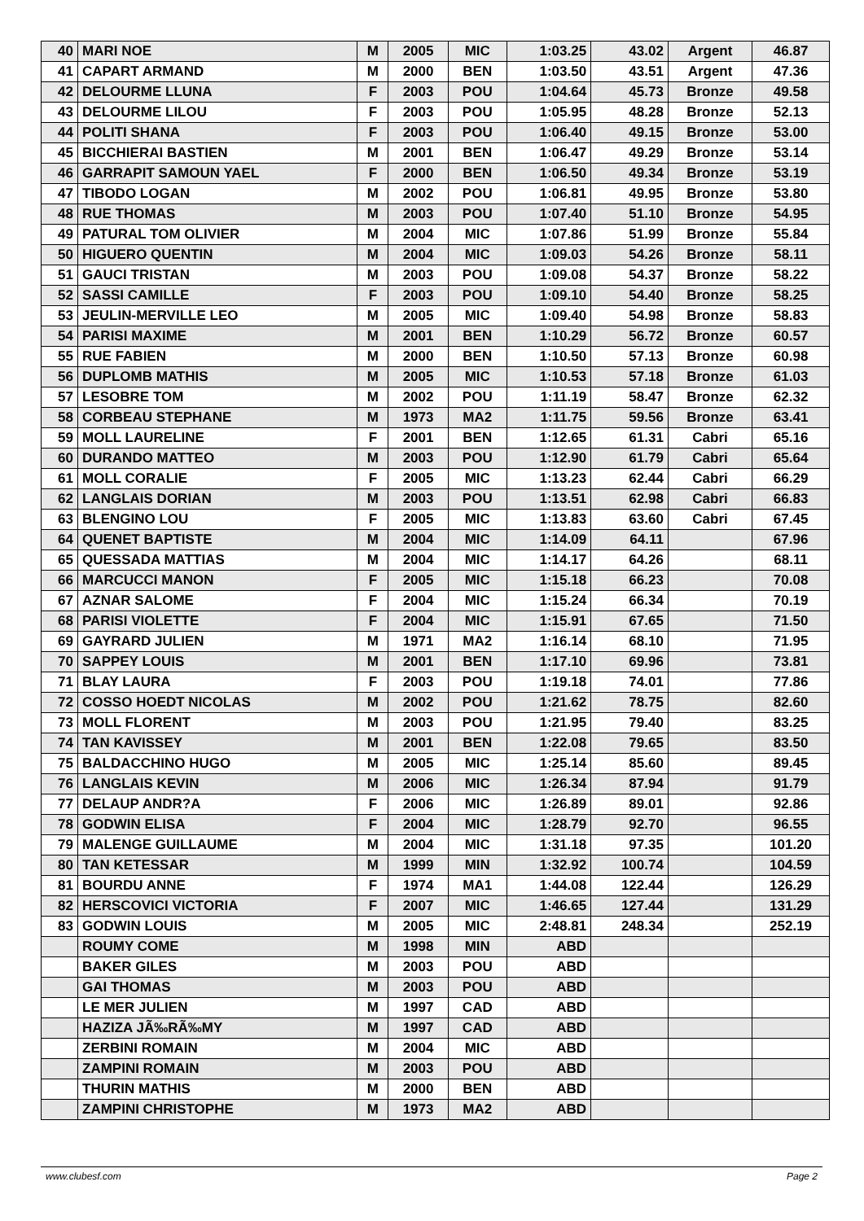| 40 | MARI NOE | M | 2005 | MIC | 1:03.25 | 43.02 | Argent | 46.87 |
| 41 | CAPART ARMAND | M | 2000 | BEN | 1:03.50 | 43.51 | Argent | 47.36 |
| 42 | DELOURME LLUNA | F | 2003 | POU | 1:04.64 | 45.73 | Bronze | 49.58 |
| 43 | DELOURME LILOU | F | 2003 | POU | 1:05.95 | 48.28 | Bronze | 52.13 |
| 44 | POLITI SHANA | F | 2003 | POU | 1:06.40 | 49.15 | Bronze | 53.00 |
| 45 | BICCHIERAI BASTIEN | M | 2001 | BEN | 1:06.47 | 49.29 | Bronze | 53.14 |
| 46 | GARRAPIT SAMOUN YAEL | F | 2000 | BEN | 1:06.50 | 49.34 | Bronze | 53.19 |
| 47 | TIBODO LOGAN | M | 2002 | POU | 1:06.81 | 49.95 | Bronze | 53.80 |
| 48 | RUE THOMAS | M | 2003 | POU | 1:07.40 | 51.10 | Bronze | 54.95 |
| 49 | PATURAL TOM OLIVIER | M | 2004 | MIC | 1:07.86 | 51.99 | Bronze | 55.84 |
| 50 | HIGUERO QUENTIN | M | 2004 | MIC | 1:09.03 | 54.26 | Bronze | 58.11 |
| 51 | GAUCI TRISTAN | M | 2003 | POU | 1:09.08 | 54.37 | Bronze | 58.22 |
| 52 | SASSI CAMILLE | F | 2003 | POU | 1:09.10 | 54.40 | Bronze | 58.25 |
| 53 | JEULIN-MERVILLE LEO | M | 2005 | MIC | 1:09.40 | 54.98 | Bronze | 58.83 |
| 54 | PARISI MAXIME | M | 2001 | BEN | 1:10.29 | 56.72 | Bronze | 60.57 |
| 55 | RUE FABIEN | M | 2000 | BEN | 1:10.50 | 57.13 | Bronze | 60.98 |
| 56 | DUPLOMB MATHIS | M | 2005 | MIC | 1:10.53 | 57.18 | Bronze | 61.03 |
| 57 | LESOBRE TOM | M | 2002 | POU | 1:11.19 | 58.47 | Bronze | 62.32 |
| 58 | CORBEAU STEPHANE | M | 1973 | MA2 | 1:11.75 | 59.56 | Bronze | 63.41 |
| 59 | MOLL LAURELINE | F | 2001 | BEN | 1:12.65 | 61.31 | Cabri | 65.16 |
| 60 | DURANDO MATTEO | M | 2003 | POU | 1:12.90 | 61.79 | Cabri | 65.64 |
| 61 | MOLL CORALIE | F | 2005 | MIC | 1:13.23 | 62.44 | Cabri | 66.29 |
| 62 | LANGLAIS DORIAN | M | 2003 | POU | 1:13.51 | 62.98 | Cabri | 66.83 |
| 63 | BLENGINO LOU | F | 2005 | MIC | 1:13.83 | 63.60 | Cabri | 67.45 |
| 64 | QUENET BAPTISTE | M | 2004 | MIC | 1:14.09 | 64.11 | | 67.96 |
| 65 | QUESSADA MATTIAS | M | 2004 | MIC | 1:14.17 | 64.26 | | 68.11 |
| 66 | MARCUCCI MANON | F | 2005 | MIC | 1:15.18 | 66.23 | | 70.08 |
| 67 | AZNAR SALOME | F | 2004 | MIC | 1:15.24 | 66.34 | | 70.19 |
| 68 | PARISI VIOLETTE | F | 2004 | MIC | 1:15.91 | 67.65 | | 71.50 |
| 69 | GAYRARD JULIEN | M | 1971 | MA2 | 1:16.14 | 68.10 | | 71.95 |
| 70 | SAPPEY LOUIS | M | 2001 | BEN | 1:17.10 | 69.96 | | 73.81 |
| 71 | BLAY LAURA | F | 2003 | POU | 1:19.18 | 74.01 | | 77.86 |
| 72 | COSSO HOEDT NICOLAS | M | 2002 | POU | 1:21.62 | 78.75 | | 82.60 |
| 73 | MOLL FLORENT | M | 2003 | POU | 1:21.95 | 79.40 | | 83.25 |
| 74 | TAN KAVISSEY | M | 2001 | BEN | 1:22.08 | 79.65 | | 83.50 |
| 75 | BALDACCHINO HUGO | M | 2005 | MIC | 1:25.14 | 85.60 | | 89.45 |
| 76 | LANGLAIS KEVIN | M | 2006 | MIC | 1:26.34 | 87.94 | | 91.79 |
| 77 | DELAUP ANDR?A | F | 2006 | MIC | 1:26.89 | 89.01 | | 92.86 |
| 78 | GODWIN ELISA | F | 2004 | MIC | 1:28.79 | 92.70 | | 96.55 |
| 79 | MALENGE GUILLAUME | M | 2004 | MIC | 1:31.18 | 97.35 | | 101.20 |
| 80 | TAN KETESSAR | M | 1999 | MIN | 1:32.92 | 100.74 | | 104.59 |
| 81 | BOURDU ANNE | F | 1974 | MA1 | 1:44.08 | 122.44 | | 126.29 |
| 82 | HERSCOVICI VICTORIA | F | 2007 | MIC | 1:46.65 | 127.44 | | 131.29 |
| 83 | GODWIN LOUIS | M | 2005 | MIC | 2:48.81 | 248.34 | | 252.19 |
| | ROUMY COME | M | 1998 | MIN | ABD | | | |
| | BAKER GILES | M | 2003 | POU | ABD | | | |
| | GAI THOMAS | M | 2003 | POU | ABD | | | |
| | LE MER JULIEN | M | 1997 | CAD | ABD | | | |
| | HAZIZA JÃ‰RÃ‰MY | M | 1997 | CAD | ABD | | | |
| | ZERBINI ROMAIN | M | 2004 | MIC | ABD | | | |
| | ZAMPINI ROMAIN | M | 2003 | POU | ABD | | | |
| | THURIN MATHIS | M | 2000 | BEN | ABD | | | |
| | ZAMPINI CHRISTOPHE | M | 1973 | MA2 | ABD | | | |
www.clubesf.com Page 2